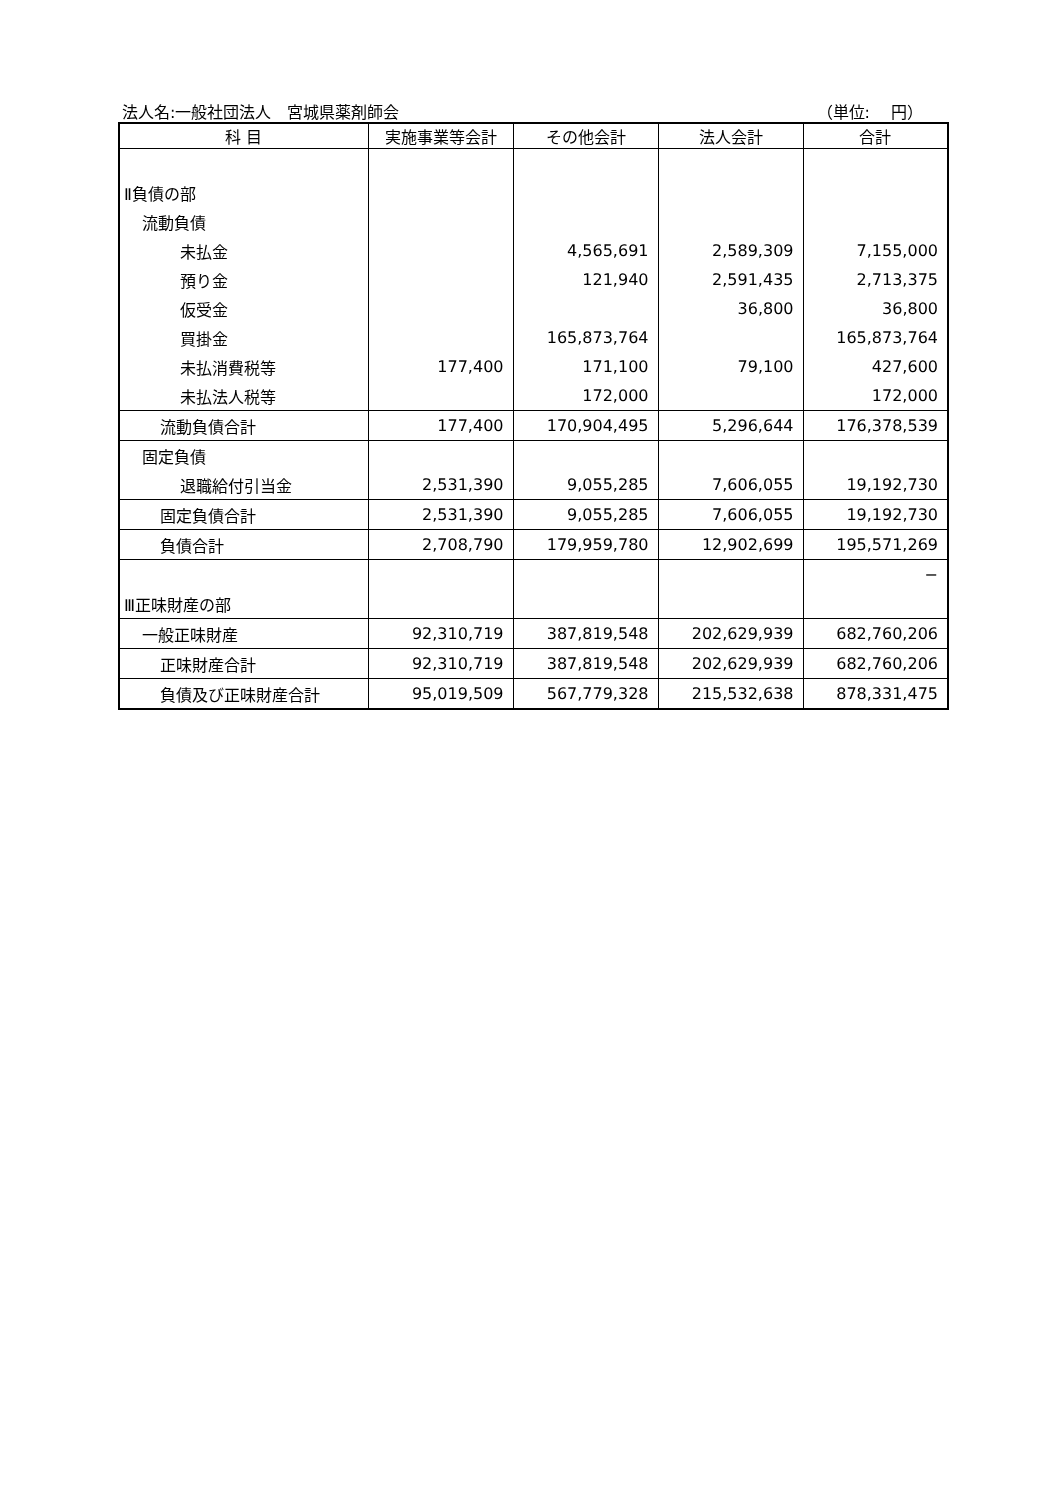法人名:一般社団法人　宮城県薬剤師会 （単位:　 円）
| 科 目 | 実施事業等会計 | その他会計 | 法人会計 | 合計 |
| --- | --- | --- | --- | --- |
| Ⅱ負債の部 | | | | |
| 流動負債 | | | | |
| 未払金 | | 4,565,691 | 2,589,309 | 7,155,000 |
| 預り金 | | 121,940 | 2,591,435 | 2,713,375 |
| 仮受金 | | | 36,800 | 36,800 |
| 買掛金 | | 165,873,764 | | 165,873,764 |
| 未払消費税等 | 177,400 | 171,100 | 79,100 | 427,600 |
| 未払法人税等 | | 172,000 | | 172,000 |
| 流動負債合計 | 177,400 | 170,904,495 | 5,296,644 | 176,378,539 |
| 固定負債 | | | | |
| 退職給付引当金 | 2,531,390 | 9,055,285 | 7,606,055 | 19,192,730 |
| 固定負債合計 | 2,531,390 | 9,055,285 | 7,606,055 | 19,192,730 |
| 負債合計 | 2,708,790 | 179,959,780 | 12,902,699 | 195,571,269 |
| | | | | − |
| Ⅲ正味財産の部 | | | | |
| 一般正味財産 | 92,310,719 | 387,819,548 | 202,629,939 | 682,760,206 |
| 正味財産合計 | 92,310,719 | 387,819,548 | 202,629,939 | 682,760,206 |
| 負債及び正味財産合計 | 95,019,509 | 567,779,328 | 215,532,638 | 878,331,475 |